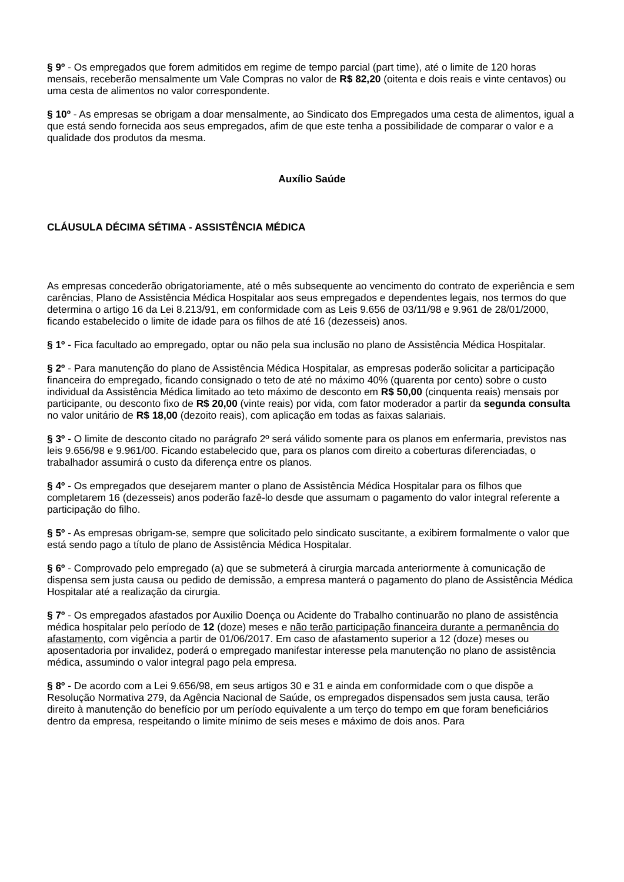§ 9º - Os empregados que forem admitidos em regime de tempo parcial (part time), até o limite de 120 horas mensais, receberão mensalmente um Vale Compras no valor de R$ 82,20 (oitenta e dois reais e vinte centavos) ou uma cesta de alimentos no valor correspondente.
§ 10º - As empresas se obrigam a doar mensalmente, ao Sindicato dos Empregados uma cesta de alimentos, igual a que está sendo fornecida aos seus empregados, afim de que este tenha a possibilidade de comparar o valor e a qualidade dos produtos da mesma.
Auxílio Saúde
CLÁUSULA DÉCIMA SÉTIMA - ASSISTÊNCIA MÉDICA
As empresas concederão obrigatoriamente, até o mês subsequente ao vencimento do contrato de experiência e sem carências, Plano de Assistência Médica Hospitalar aos seus empregados e dependentes legais, nos termos do que determina o artigo 16 da Lei 8.213/91, em conformidade com as Leis 9.656 de 03/11/98 e 9.961 de 28/01/2000, ficando estabelecido o limite de idade para os filhos de até 16 (dezesseis) anos.
§ 1º - Fica facultado ao empregado, optar ou não pela sua inclusão no plano de Assistência Médica Hospitalar.
§ 2º - Para manutenção do plano de Assistência Médica Hospitalar, as empresas poderão solicitar a participação financeira do empregado, ficando consignado o teto de até no máximo 40% (quarenta por cento) sobre o custo individual da Assistência Médica limitado ao teto máximo de desconto em R$ 50,00 (cinquenta reais) mensais por participante, ou desconto fixo de R$ 20,00 (vinte reais) por vida, com fator moderador a partir da segunda consulta no valor unitário de R$ 18,00 (dezoito reais), com aplicação em todas as faixas salariais.
§ 3º - O limite de desconto citado no parágrafo 2º será válido somente para os planos em enfermaria, previstos nas leis 9.656/98 e 9.961/00. Ficando estabelecido que, para os planos com direito a coberturas diferenciadas, o trabalhador assumirá o custo da diferença entre os planos.
§ 4º - Os empregados que desejarem manter o plano de Assistência Médica Hospitalar para os filhos que completarem 16 (dezesseis) anos poderão fazê-lo desde que assumam o pagamento do valor integral referente a participação do filho.
§ 5º - As empresas obrigam-se, sempre que solicitado pelo sindicato suscitante, a exibirem formalmente o valor que está sendo pago a título de plano de Assistência Médica Hospitalar.
§ 6º - Comprovado pelo empregado (a) que se submeterá à cirurgia marcada anteriormente à comunicação de dispensa sem justa causa ou pedido de demissão, a empresa manterá o pagamento do plano de Assistência Médica Hospitalar até a realização da cirurgia.
§ 7º - Os empregados afastados por Auxilio Doença ou Acidente do Trabalho continuarão no plano de assistência médica hospitalar pelo período de 12 (doze) meses e não terão participação financeira durante a permanência do afastamento, com vigência a partir de 01/06/2017. Em caso de afastamento superior a 12 (doze) meses ou aposentadoria por invalidez, poderá o empregado manifestar interesse pela manutenção no plano de assistência médica, assumindo o valor integral pago pela empresa.
§ 8º - De acordo com a Lei 9.656/98, em seus artigos 30 e 31 e ainda em conformidade com o que dispõe a Resolução Normativa 279, da Agência Nacional de Saúde, os empregados dispensados sem justa causa, terão direito à manutenção do benefício por um período equivalente a um terço do tempo em que foram beneficiários dentro da empresa, respeitando o limite mínimo de seis meses e máximo de dois anos. Para